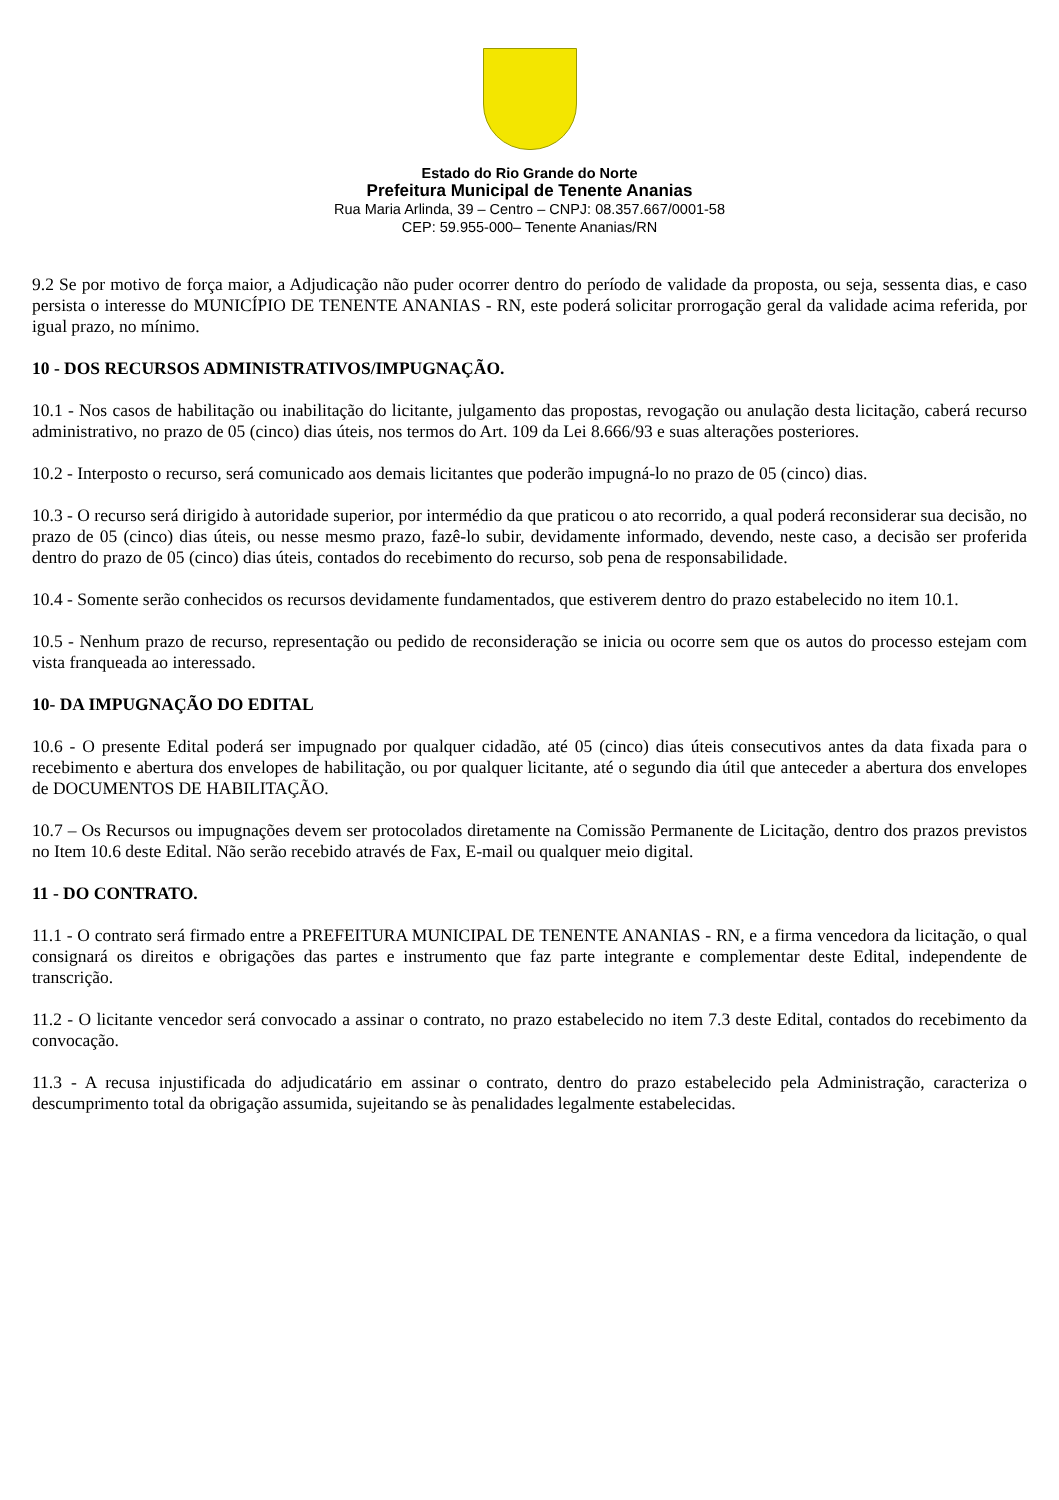Estado do Rio Grande do Norte
Prefeitura Municipal de Tenente Ananias
Rua Maria Arlinda, 39 – Centro – CNPJ: 08.357.667/0001-58
CEP: 59.955-000– Tenente Ananias/RN
9.2 Se por motivo de força maior, a Adjudicação não puder ocorrer dentro do período de validade da proposta, ou seja, sessenta dias, e caso persista o interesse do MUNICÍPIO DE TENENTE ANANIAS - RN, este poderá solicitar prorrogação geral da validade acima referida, por igual prazo, no mínimo.
10 - DOS RECURSOS ADMINISTRATIVOS/IMPUGNAÇÃO.
10.1 - Nos casos de habilitação ou inabilitação do licitante, julgamento das propostas, revogação ou anulação desta licitação, caberá recurso administrativo, no prazo de 05 (cinco) dias úteis, nos termos do Art. 109 da Lei 8.666/93 e suas alterações posteriores.
10.2 - Interposto o recurso, será comunicado aos demais licitantes que poderão impugná-lo no prazo de 05 (cinco) dias.
10.3 - O recurso será dirigido à autoridade superior, por intermédio da que praticou o ato recorrido, a qual poderá reconsiderar sua decisão, no prazo de 05 (cinco) dias úteis, ou nesse mesmo prazo, fazê-lo subir, devidamente informado, devendo, neste caso, a decisão ser proferida dentro do prazo de 05 (cinco) dias úteis, contados do recebimento do recurso, sob pena de responsabilidade.
10.4 - Somente serão conhecidos os recursos devidamente fundamentados, que estiverem dentro do prazo estabelecido no item 10.1.
10.5 - Nenhum prazo de recurso, representação ou pedido de reconsideração se inicia ou ocorre sem que os autos do processo estejam com vista franqueada ao interessado.
10- DA IMPUGNAÇÃO DO EDITAL
10.6 - O presente Edital poderá ser impugnado por qualquer cidadão, até 05 (cinco) dias úteis consecutivos antes da data fixada para o recebimento e abertura dos envelopes de habilitação, ou por qualquer licitante, até o segundo dia útil que anteceder a abertura dos envelopes de DOCUMENTOS DE HABILITAÇÃO.
10.7 – Os Recursos ou impugnações devem ser protocolados diretamente na Comissão Permanente de Licitação, dentro dos prazos previstos no Item 10.6 deste Edital. Não serão recebido através de Fax, E-mail ou qualquer meio digital.
11 - DO CONTRATO.
11.1 - O contrato será firmado entre a PREFEITURA MUNICIPAL DE TENENTE ANANIAS - RN, e a firma vencedora da licitação, o qual consignará os direitos e obrigações das partes e instrumento que faz parte integrante e complementar deste Edital, independente de transcrição.
11.2 - O licitante vencedor será convocado a assinar o contrato, no prazo estabelecido no item 7.3 deste Edital, contados do recebimento da convocação.
11.3 - A recusa injustificada do adjudicatário em assinar o contrato, dentro do prazo estabelecido pela Administração, caracteriza o descumprimento total da obrigação assumida, sujeitando se às penalidades legalmente estabelecidas.